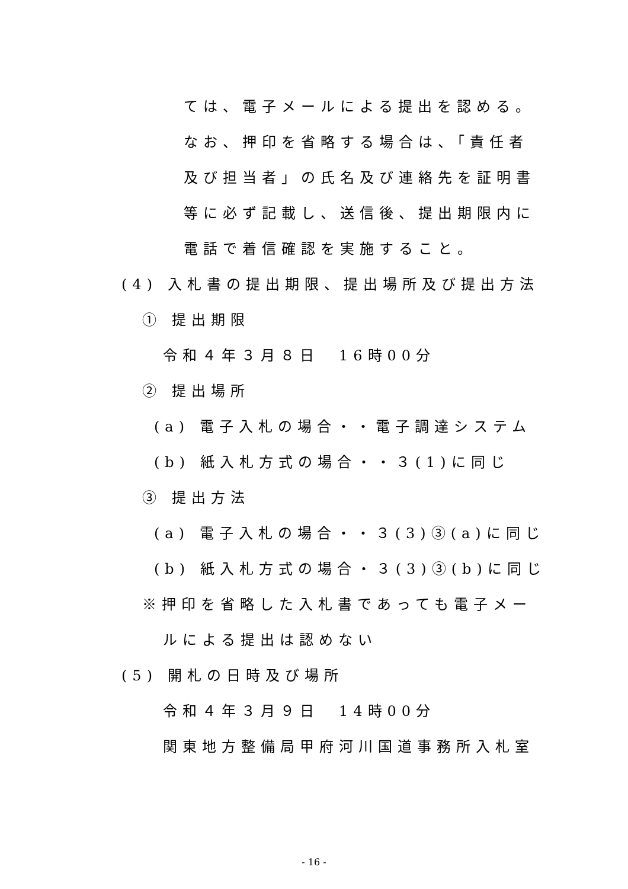ては、電子メールによる提出を認める。
なお、押印を省略する場合は、「責任者
及び担当者」の氏名及び連絡先を証明書
等に必ず記載し、送信後、提出期限内に
電話で着信確認を実施すること。
(4) 入札書の提出期限、提出場所及び提出方法
① 提出期限
令和４年３月８日　16時00分
② 提出場所
(a) 電子入札の場合・・電子調達システム
(b) 紙入札方式の場合・・３(1)に同じ
③ 提出方法
(a) 電子入札の場合・・３(3)③(a)に同じ
(b) 紙入札方式の場合・３(3)③(b)に同じ
※押印を省略した入札書であっても電子メー
ルによる提出は認めない
(5) 開札の日時及び場所
令和４年３月９日　14時00分
関東地方整備局甲府河川国道事務所入札室
- 16 -